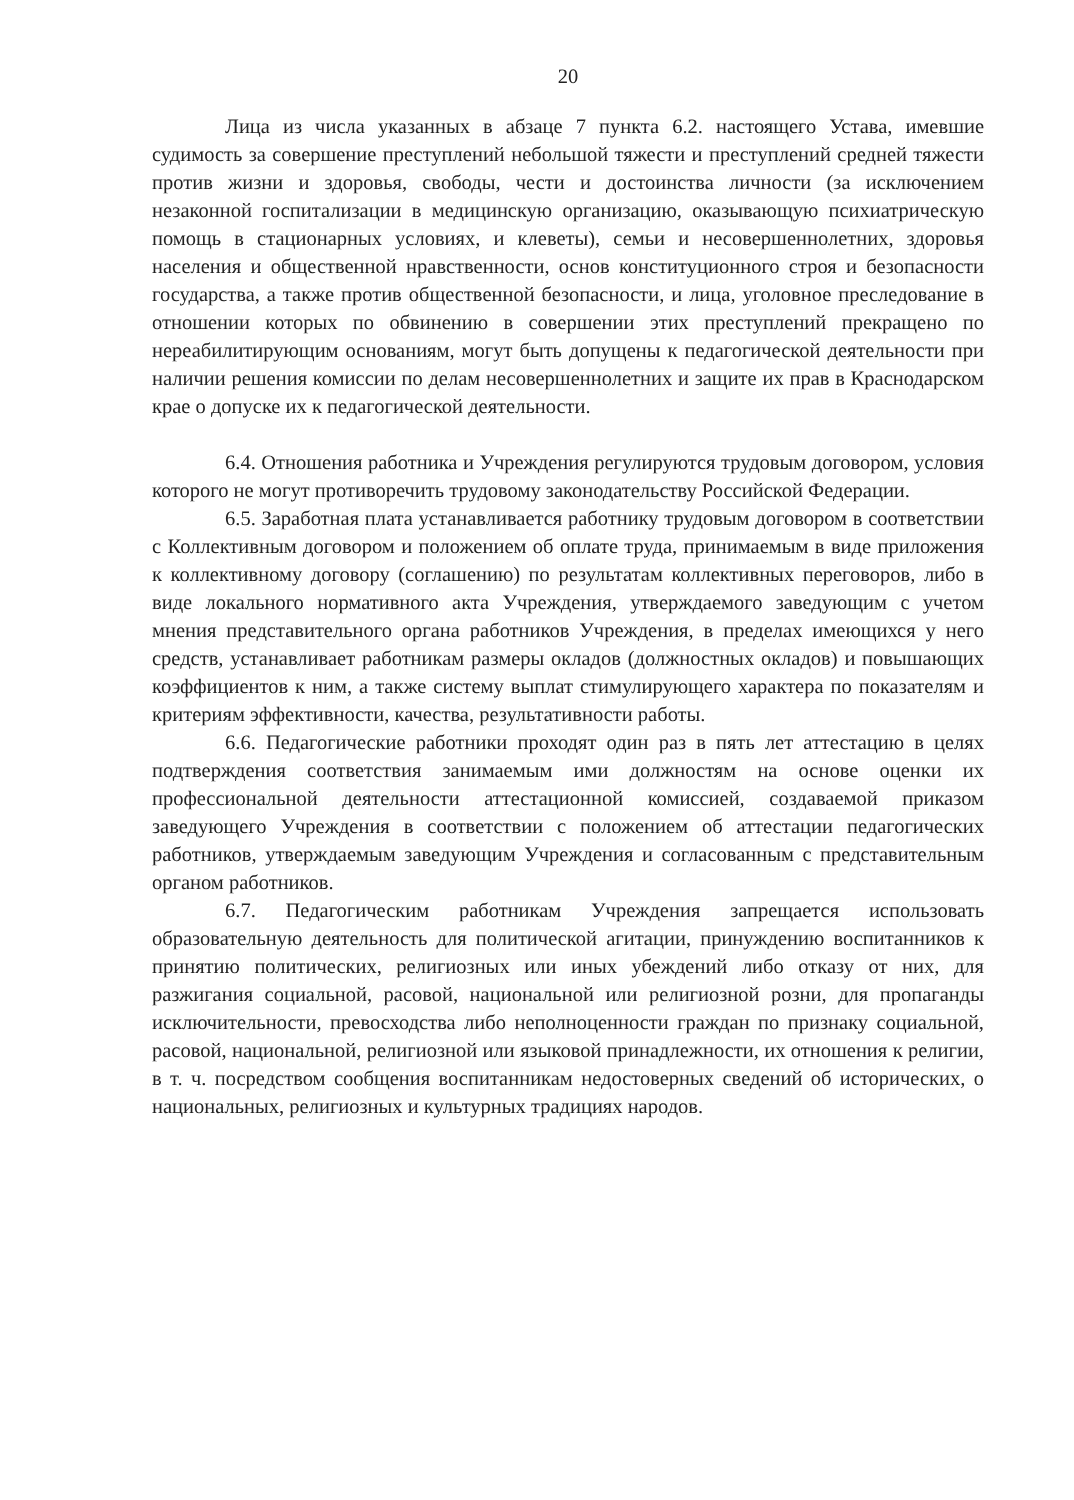20
Лица из числа указанных в абзаце 7 пункта 6.2. настоящего Устава, имевшие судимость за совершение преступлений небольшой тяжести и преступлений средней тяжести против жизни и здоровья, свободы, чести и достоинства личности (за исключением незаконной госпитализации в медицинскую организацию, оказывающую психиатрическую помощь в стационарных условиях, и клеветы), семьи и несовершеннолетних, здоровья населения и общественной нравственности, основ конституционного строя и безопасности государства, а также против общественной безопасности, и лица, уголовное преследование в отношении которых по обвинению в совершении этих преступлений прекращено по нереабилитирующим основаниям, могут быть допущены к педагогической деятельности при наличии решения комиссии по делам несовершеннолетних и защите их прав в Краснодарском крае о допуске их к педагогической деятельности.
6.4. Отношения работника и Учреждения регулируются трудовым договором, условия которого не могут противоречить трудовому законодательству Российской Федерации.
6.5. Заработная плата устанавливается работнику трудовым договором в соответствии с Коллективным договором и положением об оплате труда, принимаемым в виде приложения к коллективному договору (соглашению) по результатам коллективных переговоров, либо в виде локального нормативного акта Учреждения, утверждаемого заведующим с учетом мнения представительного органа работников Учреждения, в пределах имеющихся у него средств, устанавливает работникам размеры окладов (должностных окладов) и повышающих коэффициентов к ним, а также систему выплат стимулирующего характера по показателям и критериям эффективности, качества, результативности работы.
6.6. Педагогические работники проходят один раз в пять лет аттестацию в целях подтверждения соответствия занимаемым ими должностям на основе оценки их профессиональной деятельности аттестационной комиссией, создаваемой приказом заведующего Учреждения в соответствии с положением об аттестации педагогических работников, утверждаемым заведующим Учреждения и согласованным с представительным органом работников.
6.7. Педагогическим работникам Учреждения запрещается использовать образовательную деятельность для политической агитации, принуждению воспитанников к принятию политических, религиозных или иных убеждений либо отказу от них, для разжигания социальной, расовой, национальной или религиозной розни, для пропаганды исключительности, превосходства либо неполноценности граждан по признаку социальной, расовой, национальной, религиозной или языковой принадлежности, их отношения к религии, в т. ч. посредством сообщения воспитанникам недостоверных сведений об исторических, о национальных, религиозных и культурных традициях народов.